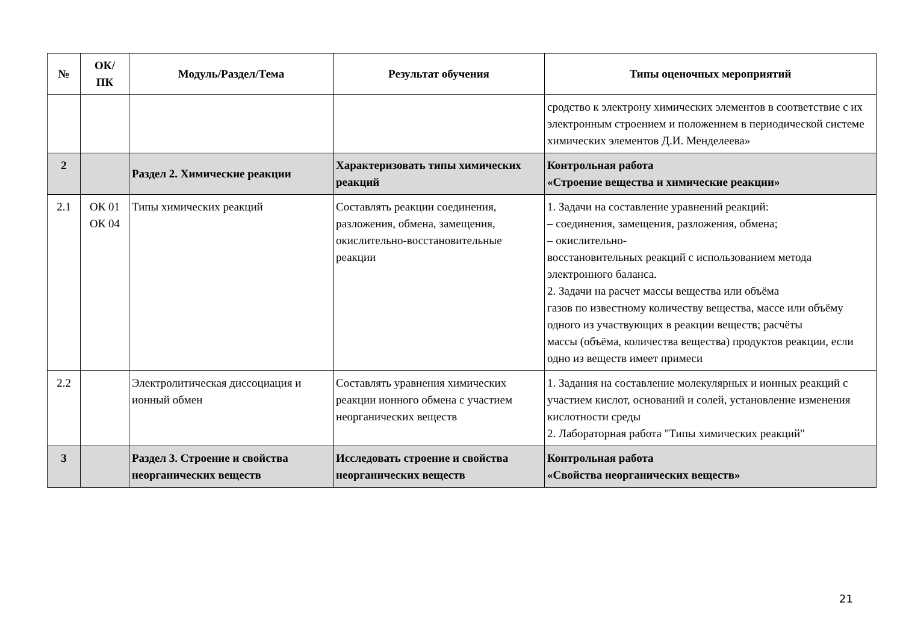| № | ОК/ ПК | Модуль/Раздел/Тема | Результат обучения | Типы оценочных мероприятий |
| --- | --- | --- | --- | --- |
| | | | | сродство к электрону химических элементов в соответствие с их электронным строением и положением в периодической системе химических элементов Д.И. Менделеева» |
| 2 | | Раздел 2. Химические реакции | Характеризовать типы химических реакций | Контрольная работа «Строение вещества и химические реакции» |
| 2.1 | ОК 01 ОК 04 | Типы химических реакций | Составлять реакции соединения, разложения, обмена, замещения, окислительно-восстановительные реакции | 1. Задачи на составление уравнений реакций: – соединения, замещения, разложения, обмена; – окислительно- восстановительных реакций с использованием метода электронного баланса. 2. Задачи на расчет массы вещества или объёма газов по известному количеству вещества, массе или объёму одного из участвующих в реакции веществ; расчёты массы (объёма, количества вещества) продуктов реакции, если одно из веществ имеет примеси |
| 2.2 | | Электролитическая диссоциация и ионный обмен | Составлять уравнения химических реакции ионного обмена с участием неорганических веществ | 1. Задания на составление молекулярных и ионных реакций с участием кислот, оснований и солей, установление изменения кислотности среды 2. Лабораторная работа "Типы химических реакций" |
| 3 | | Раздел 3. Строение и свойства неорганических веществ | Исследовать строение и свойства неорганических веществ | Контрольная работа «Свойства неорганических веществ» |
21